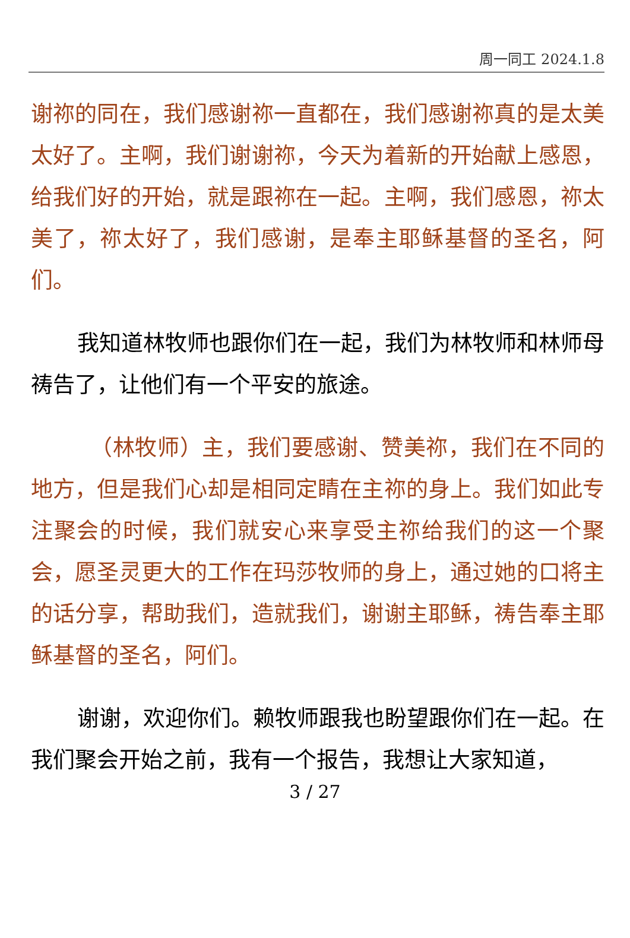周一同工 2024.1.8
谢祢的同在，我们感谢祢一直都在，我们感谢祢真的是太美太好了。主啊，我们谢谢祢，今天为着新的开始献上感恩，给我们好的开始，就是跟祢在一起。主啊，我们感恩，祢太美了，祢太好了，我们感谢，是奉主耶稣基督的圣名，阿们。
我知道林牧师也跟你们在一起，我们为林牧师和林师母祷告了，让他们有一个平安的旅途。
（林牧师）主，我们要感谢、赞美祢，我们在不同的地方，但是我们心却是相同定睛在主祢的身上。我们如此专注聚会的时候，我们就安心来享受主祢给我们的这一个聚会，愿圣灵更大的工作在玛莎牧师的身上，通过她的口将主的话分享，帮助我们，造就我们，谢谢主耶稣，祷告奉主耶稣基督的圣名，阿们。
谢谢，欢迎你们。赖牧师跟我也盼望跟你们在一起。在我们聚会开始之前，我有一个报告，我想让大家知道，
3 / 27